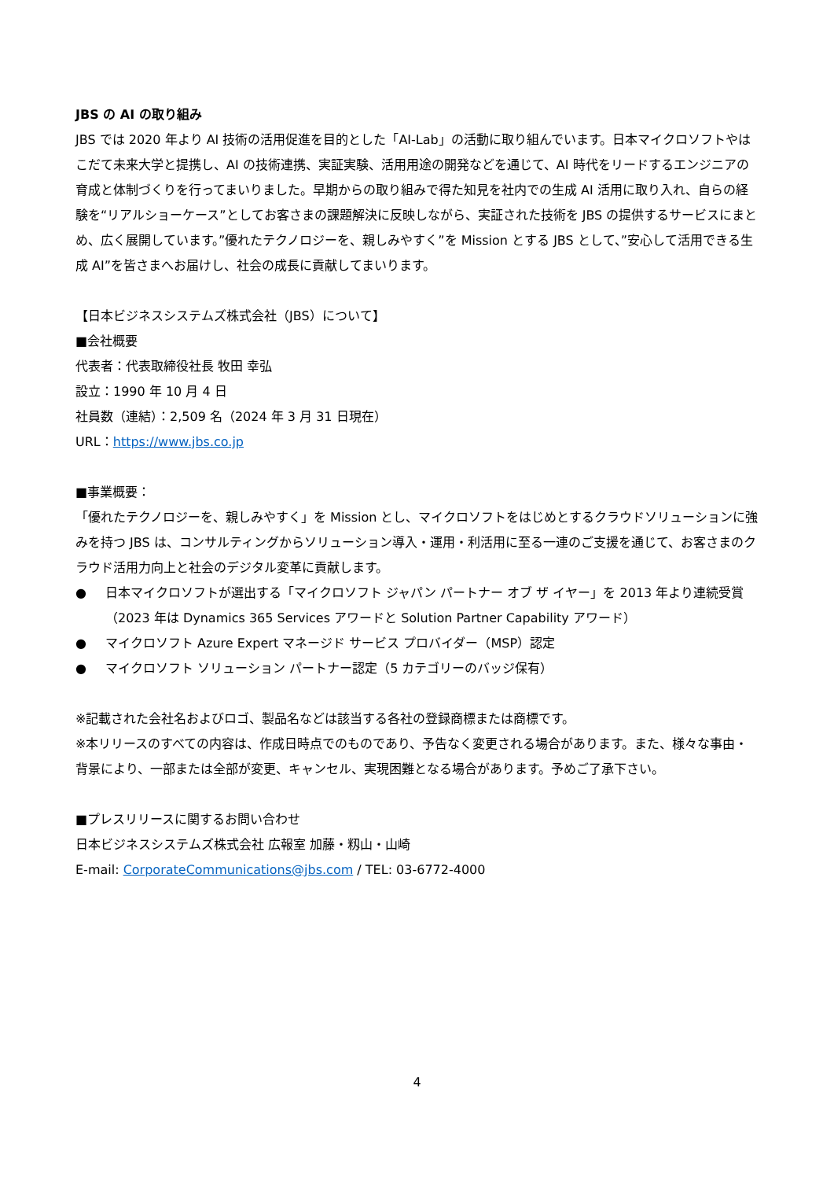JBS の AI の取り組み
JBS では 2020 年より AI 技術の活用促進を目的とした「AI-Lab」の活動に取り組んでいます。日本マイクロソフトやはこだて未来大学と提携し、AI の技術連携、実証実験、活用用途の開発などを通じて、AI 時代をリードするエンジニアの育成と体制づくりを行ってまいりました。早期からの取り組みで得た知見を社内での生成 AI 活用に取り入れ、自らの経験を“リアルショーケース”としてお客さまの課題解決に反映しながら、実証された技術を JBS の提供するサービスにまとめ、広く展開しています。”優れたテクノロジーを、親しみやすく”を Mission とする JBS として、”安心して活用できる生成 AI”を皆さまへお届けし、社会の成長に貢献してまいります。
【日本ビジネスシステムズ株式会社（JBS）について】
■会社概要
代表者：代表取締役社長 牧田 幸弘
設立：1990 年 10 月 4 日
社員数（連結）：2,509 名（2024 年 3 月 31 日現在）
URL：https://www.jbs.co.jp
■事業概要：
「優れたテクノロジーを、親しみやすく」を Mission とし、マイクロソフトをはじめとするクラウドソリューションに強みを持つ JBS は、コンサルティングからソリューション導入・運用・利活用に至る一連のご支援を通じて、お客さまのクラウド活用力向上と社会のデジタル変革に貢献します。
● 日本マイクロソフトが選出する「マイクロソフト ジャパン パートナー オブ ザ イヤー」を 2013 年より連続受賞（2023 年は Dynamics 365 Services アワードと Solution Partner Capability アワード）
● マイクロソフト Azure Expert マネージド サービス プロバイダー（MSP）認定
● マイクロソフト ソリューション パートナー認定（5 カテゴリーのバッジ保有）
※記載された会社名およびロゴ、製品名などは該当する各社の登録商標または商標です。
※本リリースのすべての内容は、作成日時点でのものであり、予告なく変更される場合があります。また、様々な事由・背景により、一部または全部が変更、キャンセル、実現困難となる場合があります。予めご了承下さい。
■プレスリリースに関するお問い合わせ
日本ビジネスシステムズ株式会社 広報室 加藤・籾山・山崎
E-mail: CorporateCommunications@jbs.com / TEL: 03-6772-4000
4